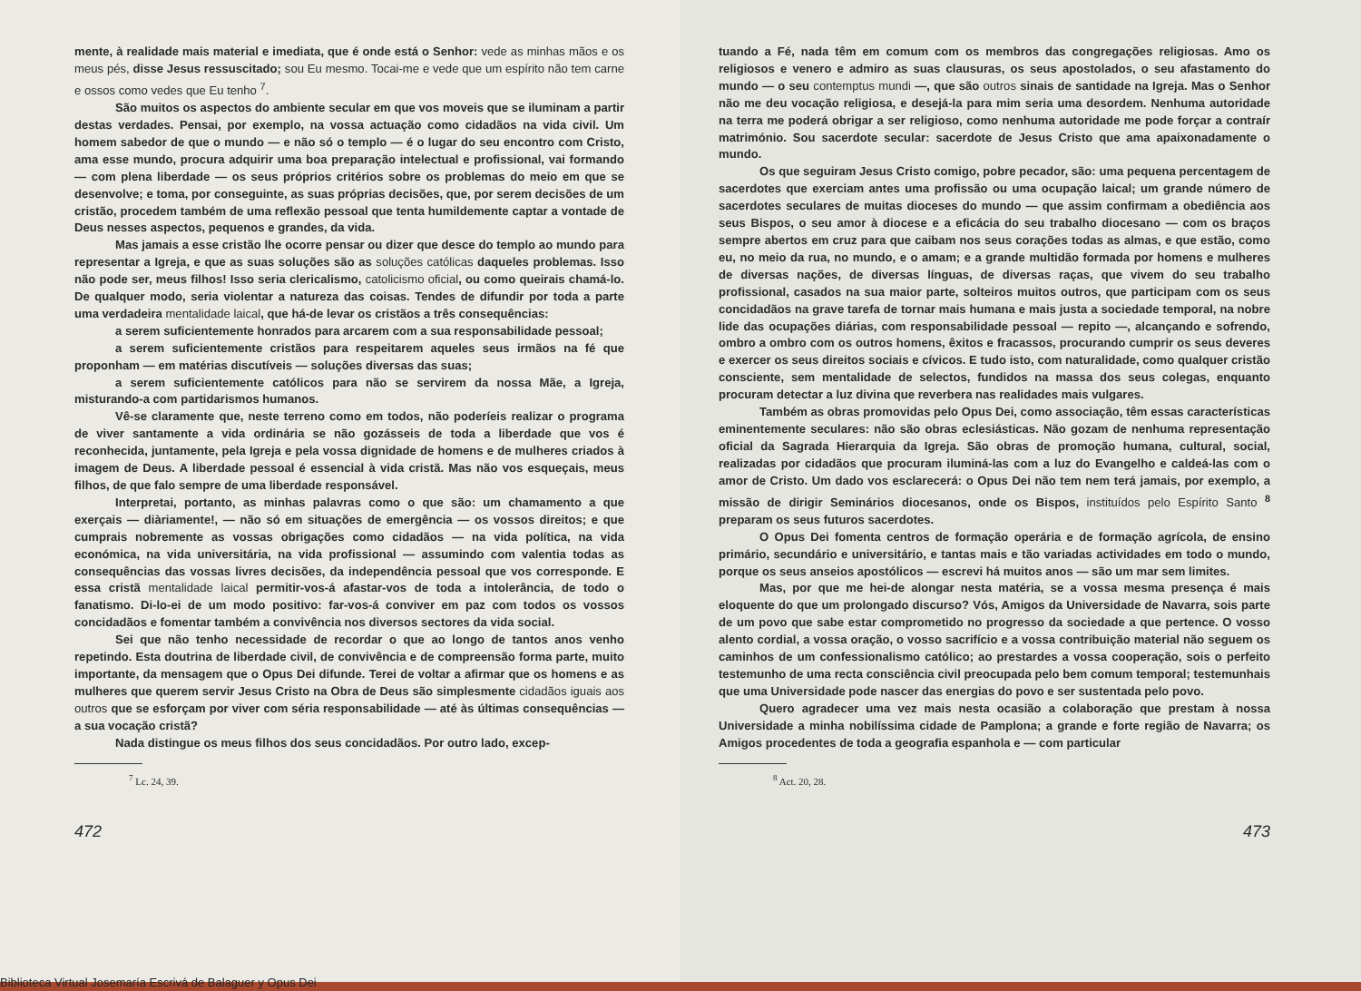mente, à realidade mais material e imediata, que é onde está o Senhor: vede as minhas mãos e os meus pés, disse Jesus ressuscitado; sou Eu mesmo. Tocai-me e vede que um espírito não tem carne e ossos como vedes que Eu tenho <sup>7</sup>.
São muitos os aspectos do ambiente secular em que vos moveis que se iluminam a partir destas verdades. Pensai, por exemplo, na vossa actuação como cidadãos na vida civil. Um homem sabedor de que o mundo — e não só o templo — é o lugar do seu encontro com Cristo, ama esse mundo, procura adquirir uma boa preparação intelectual e profissional, vai formando — com plena liberdade — os seus próprios critérios sobre os problemas do meio em que se desenvolve; e toma, por conseguinte, as suas próprias decisões, que, por serem decisões de um cristão, procedem também de uma reflexão pessoal que tenta humildemente captar a vontade de Deus nesses aspectos, pequenos e grandes, da vida.
Mas jamais a esse cristão lhe ocorre pensar ou dizer que desce do templo ao mundo para representar a Igreja, e que as suas soluções são as soluções católicas daqueles problemas. Isso não pode ser, meus filhos! Isso seria clericalismo, catolicismo oficial, ou como queirais chamá-lo. De qualquer modo, seria violentar a natureza das coisas. Tendes de difundir por toda a parte uma verdadeira mentalidade laical, que há-de levar os cristãos a três consequências:
a serem suficientemente honrados para arcarem com a sua responsabilidade pessoal;
a serem suficientemente cristãos para respeitarem aqueles seus irmãos na fé que proponham — em matérias discutíveis — soluções diversas das suas;
a serem suficientemente católicos para não se servirem da nossa Mãe, a Igreja, misturando-a com partidarismos humanos.
Vê-se claramente que, neste terreno como em todos, não poderíeis realizar o programa de viver santamente a vida ordinária se não gozásseis de toda a liberdade que vos é reconhecida, juntamente, pela Igreja e pela vossa dignidade de homens e de mulheres criados à imagem de Deus. A liberdade pessoal é essencial à vida cristã. Mas não vos esqueçais, meus filhos, de que falo sempre de uma liberdade responsável.
Interpretai, portanto, as minhas palavras como o que são: um chamamento a que exerçais — diàriamente!, — não só em situações de emergência — os vossos direitos; e que cumprais nobremente as vossas obrigações como cidadãos — na vida política, na vida económica, na vida universitária, na vida profissional — assumindo com valentia todas as consequências das vossas livres decisões, da independência pessoal que vos corresponde. E essa cristã mentalidade laical permitir-vos-á afastar-vos de toda a intolerância, de todo o fanatismo. Di-lo-ei de um modo positivo: far-vos-á conviver em paz com todos os vossos concidadãos e fomentar também a convivência nos diversos sectores da vida social.
Sei que não tenho necessidade de recordar o que ao longo de tantos anos venho repetindo. Esta doutrina de liberdade civil, de convivência e de compreensão forma parte, muito importante, da mensagem que o Opus Dei difunde. Terei de voltar a afirmar que os homens e as mulheres que querem servir Jesus Cristo na Obra de Deus são simplesmente cidadãos iguais aos outros que se esforçam por viver com séria responsabilidade — até às últimas consequências — a sua vocação cristã?
Nada distingue os meus filhos dos seus concidadãos. Por outro lado, excep-
<sup>7</sup> Lc. 24, 39.
472
tuando a Fé, nada têm em comum com os membros das congregações religiosas. Amo os religiosos e venero e admiro as suas clausuras, os seus apostolados, o seu afastamento do mundo — o seu contemptus mundi —, que são outros sinais de santidade na Igreja. Mas o Senhor não me deu vocação religiosa, e desejá-la para mim seria uma desordem. Nenhuma autoridade na terra me poderá obrigar a ser religioso, como nenhuma autoridade me pode forçar a contraír matrimónio. Sou sacerdote secular: sacerdote de Jesus Cristo que ama apaixonadamente o mundo.
Os que seguiram Jesus Cristo comigo, pobre pecador, são: uma pequena percentagem de sacerdotes que exerciam antes uma profissão ou uma ocupação laical; um grande número de sacerdotes seculares de muitas dioceses do mundo — que assim confirmam a obediência aos seus Bispos, o seu amor à diocese e a eficácia do seu trabalho diocesano — com os braços sempre abertos em cruz para que caibam nos seus corações todas as almas, e que estão, como eu, no meio da rua, no mundo, e o amam; e a grande multidão formada por homens e mulheres de diversas nações, de diversas línguas, de diversas raças, que vivem do seu trabalho profissional, casados na sua maior parte, solteiros muitos outros, que participam com os seus concidadãos na grave tarefa de tornar mais humana e mais justa a sociedade temporal, na nobre lide das ocupações diárias, com responsabilidade pessoal — repito —, alcançando e sofrendo, ombro a ombro com os outros homens, êxitos e fracassos, procurando cumprir os seus deveres e exercer os seus direitos sociais e cívicos. E tudo isto, com naturalidade, como qualquer cristão consciente, sem mentalidade de selectos, fundidos na massa dos seus colegas, enquanto procuram detectar a luz divina que reverbera nas realidades mais vulgares.
Também as obras promovidas pelo Opus Dei, como associação, têm essas características eminentemente seculares: não são obras eclesiásticas. Não gozam de nenhuma representação oficial da Sagrada Hierarquia da Igreja. São obras de promoção humana, cultural, social, realizadas por cidadãos que procuram iluminá-las com a luz do Evangelho e caldeá-las com o amor de Cristo. Um dado vos esclarecerá: o Opus Dei não tem nem terá jamais, por exemplo, a missão de dirigir Seminários diocesanos, onde os Bispos, instituídos pelo Espírito Santo <sup>8</sup> preparam os seus futuros sacerdotes.
O Opus Dei fomenta centros de formação operária e de formação agrícola, de ensino primário, secundário e universitário, e tantas mais e tão variadas actividades em todo o mundo, porque os seus anseios apostólicos — escrevi há muitos anos — são um mar sem limites.
Mas, por que me hei-de alongar nesta matéria, se a vossa mesma presença é mais eloquente do que um prolongado discurso? Vós, Amigos da Universidade de Navarra, sois parte de um povo que sabe estar comprometido no progresso da sociedade a que pertence. O vosso alento cordial, a vossa oração, o vosso sacrifício e a vossa contribuição material não seguem os caminhos de um confessionalismo católico; ao prestardes a vossa cooperação, sois o perfeito testemunho de uma recta consciência civil preocupada pelo bem comum temporal; testemunhais que uma Universidade pode nascer das energias do povo e ser sustentada pelo povo.
Quero agradecer uma vez mais nesta ocasião a colaboração que prestam à nossa Universidade a minha nobilíssima cidade de Pamplona; a grande e forte região de Navarra; os Amigos procedentes de toda a geografia espanhola e — com particular
<sup>8</sup> Act. 20, 28.
473
Biblioteca Virtual Josemaría Escrivá de Balaguer y Opus Dei